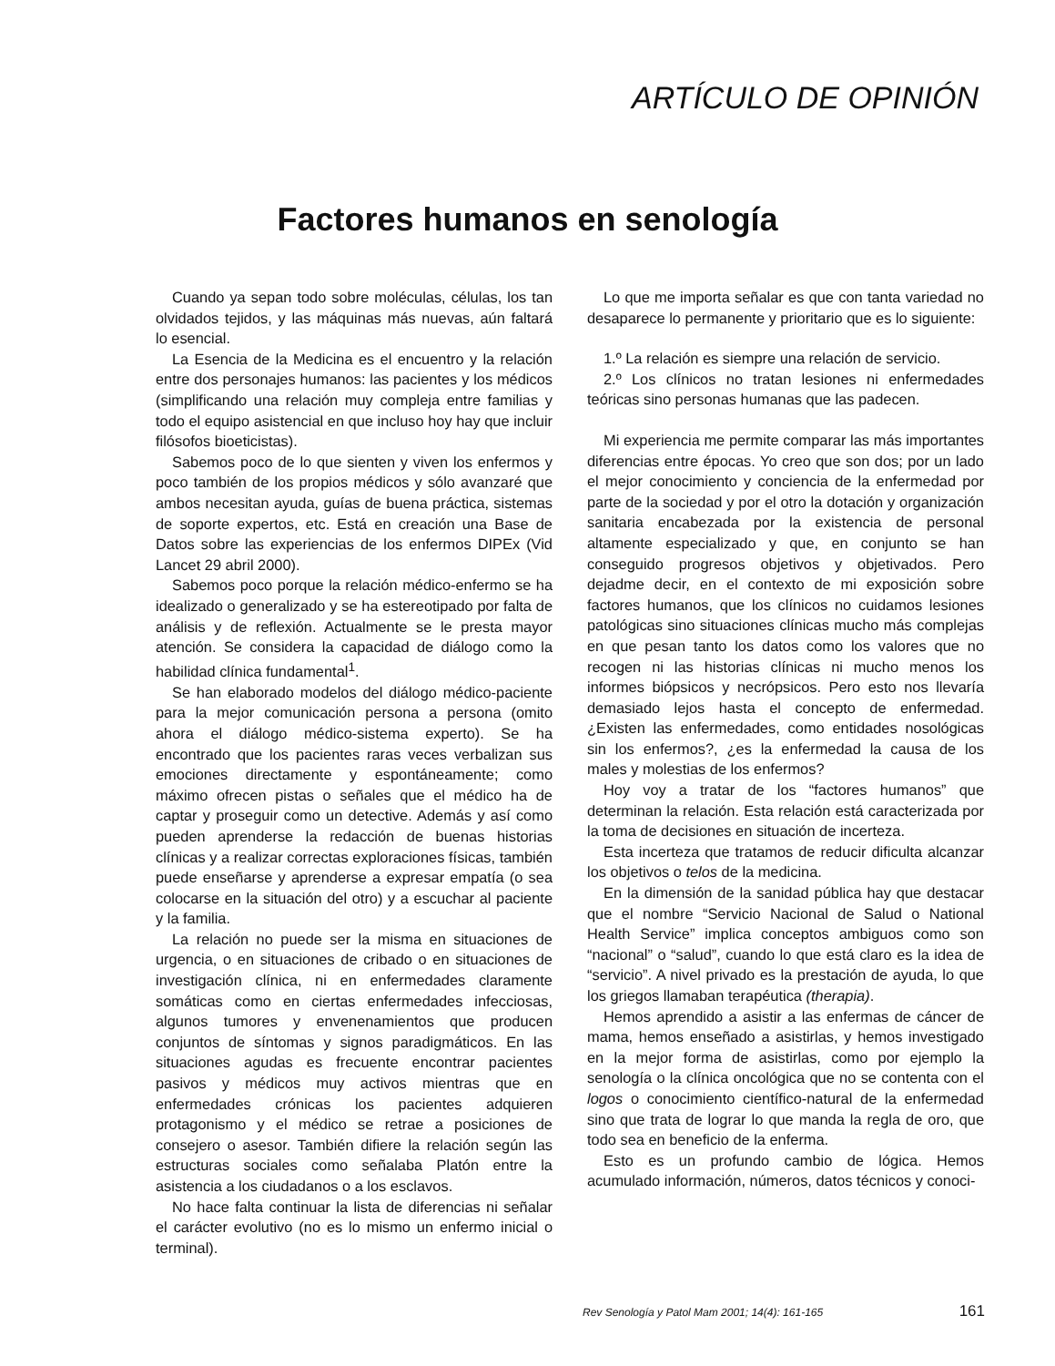ARTÍCULO DE OPINIÓN
Factores humanos en senología
Cuando ya sepan todo sobre moléculas, células, los tan olvidados tejidos, y las máquinas más nuevas, aún faltará lo esencial.
La Esencia de la Medicina es el encuentro y la relación entre dos personajes humanos: las pacientes y los médicos (simplificando una relación muy compleja entre familias y todo el equipo asistencial en que incluso hoy hay que incluir filósofos bioeticistas).
Sabemos poco de lo que sienten y viven los enfermos y poco también de los propios médicos y sólo avanzaré que ambos necesitan ayuda, guías de buena práctica, sistemas de soporte expertos, etc. Está en creación una Base de Datos sobre las experiencias de los enfermos DIPEx (Vid Lancet 29 abril 2000).
Sabemos poco porque la relación médico-enfermo se ha idealizado o generalizado y se ha estereotipado por falta de análisis y de reflexión. Actualmente se le presta mayor atención. Se considera la capacidad de diálogo como la habilidad clínica fundamental<sup>1</sup>.
Se han elaborado modelos del diálogo médico-paciente para la mejor comunicación persona a persona (omito ahora el diálogo médico-sistema experto). Se ha encontrado que los pacientes raras veces verbalizan sus emociones directamente y espontáneamente; como máximo ofrecen pistas o señales que el médico ha de captar y proseguir como un detective. Además y así como pueden aprenderse la redacción de buenas historias clínicas y a realizar correctas exploraciones físicas, también puede enseñarse y aprenderse a expresar empatía (o sea colocarse en la situación del otro) y a escuchar al paciente y la familia.
La relación no puede ser la misma en situaciones de urgencia, o en situaciones de cribado o en situaciones de investigación clínica, ni en enfermedades claramente somáticas como en ciertas enfermedades infecciosas, algunos tumores y envenenamientos que producen conjuntos de síntomas y signos paradigmáticos. En las situaciones agudas es frecuente encontrar pacientes pasivos y médicos muy activos mientras que en enfermedades crónicas los pacientes adquieren protagonismo y el médico se retrae a posiciones de consejero o asesor. También difiere la relación según las estructuras sociales como señalaba Platón entre la asistencia a los ciudadanos o a los esclavos.
No hace falta continuar la lista de diferencias ni señalar el carácter evolutivo (no es lo mismo un enfermo inicial o terminal).
Lo que me importa señalar es que con tanta variedad no desaparece lo permanente y prioritario que es lo siguiente:
1.º La relación es siempre una relación de servicio.
2.º Los clínicos no tratan lesiones ni enfermedades teóricas sino personas humanas que las padecen.
Mi experiencia me permite comparar las más importantes diferencias entre épocas. Yo creo que son dos; por un lado el mejor conocimiento y conciencia de la enfermedad por parte de la sociedad y por el otro la dotación y organización sanitaria encabezada por la existencia de personal altamente especializado y que, en conjunto se han conseguido progresos objetivos y objetivados. Pero dejadme decir, en el contexto de mi exposición sobre factores humanos, que los clínicos no cuidamos lesiones patológicas sino situaciones clínicas mucho más complejas en que pesan tanto los datos como los valores que no recogen ni las historias clínicas ni mucho menos los informes biópsicos y necrópsicos. Pero esto nos llevaría demasiado lejos hasta el concepto de enfermedad. ¿Existen las enfermedades, como entidades nosológicas sin los enfermos?, ¿es la enfermedad la causa de los males y molestias de los enfermos?
Hoy voy a tratar de los “factores humanos” que determinan la relación. Esta relación está caracterizada por la toma de decisiones en situación de incerteza.
Esta incerteza que tratamos de reducir dificulta alcanzar los objetivos o telos de la medicina.
En la dimensión de la sanidad pública hay que destacar que el nombre “Servicio Nacional de Salud o National Health Service” implica conceptos ambiguos como son “nacional” o “salud”, cuando lo que está claro es la idea de “servicio”. A nivel privado es la prestación de ayuda, lo que los griegos llamaban terapéutica (therapia).
Hemos aprendido a asistir a las enfermas de cáncer de mama, hemos enseñado a asistirlas, y hemos investigado en la mejor forma de asistirlas, como por ejemplo la senología o la clínica oncológica que no se contenta con el logos o conocimiento científico-natural de la enfermedad sino que trata de lograr lo que manda la regla de oro, que todo sea en beneficio de la enferma.
Esto es un profundo cambio de lógica. Hemos acumulado información, números, datos técnicos y conoci-
Rev Senología y Patol Mam 2001; 14(4): 161-165 161